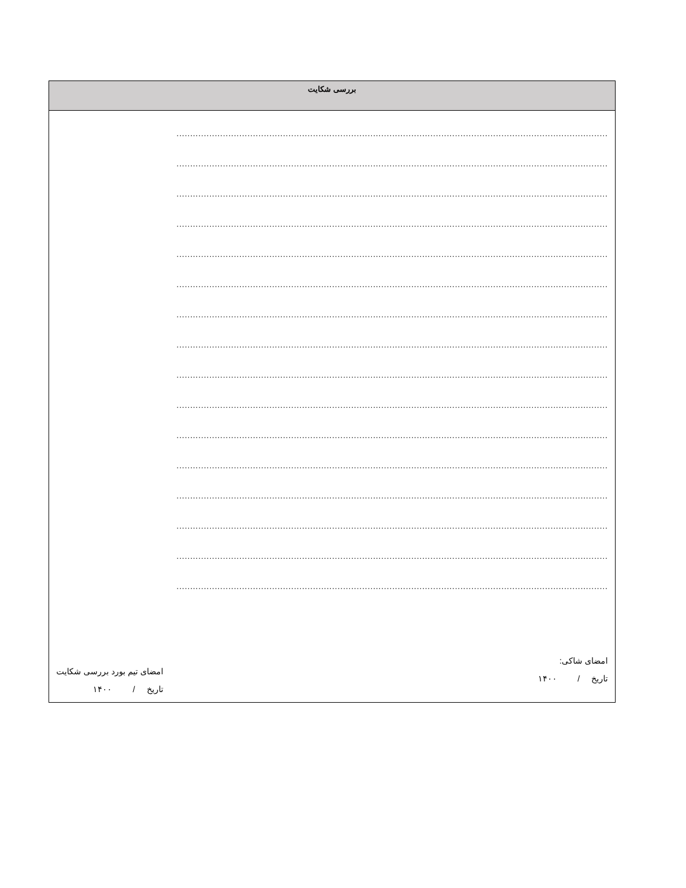| بررسی شکایت |
| --- |
| .............................................................................................................................................................. .............................................................................................................................................................. .............................................................................................................................................................. .............................................................................................................................................................. .............................................................................................................................................................. .............................................................................................................................................................. .............................................................................................................................................................. .............................................................................................................................................................. .............................................................................................................................................................. .............................................................................................................................................................. .............................................................................................................................................................. .............................................................................................................................................................. .............................................................................................................................................................. .............................................................................................................................................................. .............................................................................................................................................................. .............................................................................................................................................................. امضای شاکی: تاریخ / ۱۴۰۰ امضای تیم بورد بررسی شکایت تاریخ / ۱۴۰۰ |